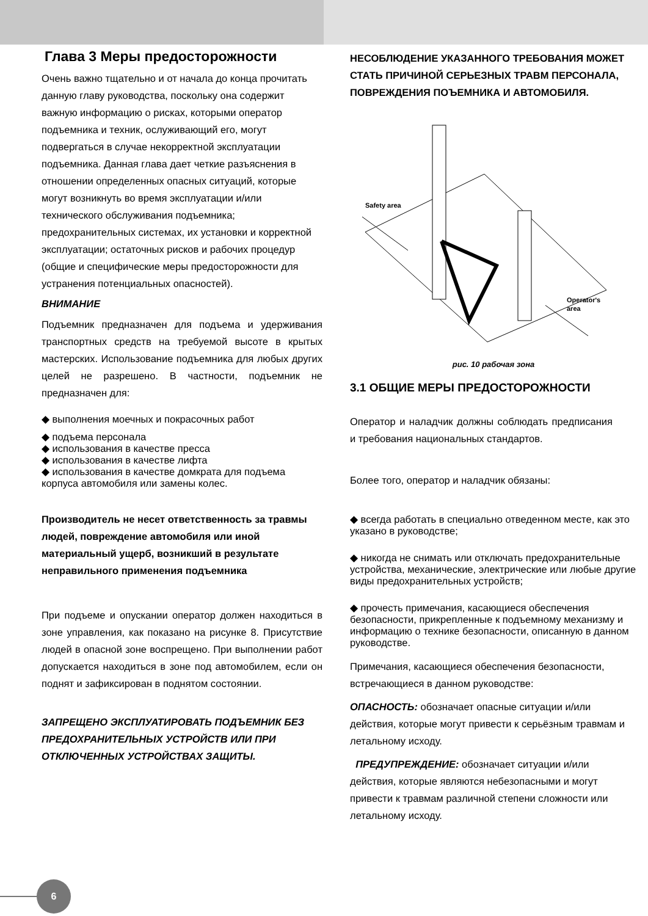Глава 3 Меры предосторожности
Очень важно тщательно и от начала до конца прочитать данную главу руководства, поскольку она содержит важную информацию о рисках, которыми оператор подъемника и техник, ослуживающий его, могут подвергаться в случае некорректной эксплуатации подъемника. Данная глава дает четкие разъяснения в отношении определенных опасных ситуаций, которые могут возникнуть во время эксплуатации и/или технического обслуживания подъемника; предохранительных системах, их установки и корректной эксплуатации; остаточных рисков и рабочих процедур (общие и специфические меры предосторожности для устранения потенциальных опасностей).
ВНИМАНИЕ
Подъемник предназначен для подъема и удерживания транспортных средств на требуемой высоте в крытых мастерских. Использование подъемника для любых других целей не разрешено. В частности, подъемник не предназначен для:
◆ выполнения моечных и покрасочных работ
◆ подъема персонала
◆ использования в качестве пресса
◆ использования в качестве лифта
◆ использования в качестве домкрата для подъема корпуса автомобиля или замены колес.
Производитель не несет ответственность за травмы людей, повреждение автомобиля или иной материальный ущерб, возникший в результате неправильного применения подъемника
При подъеме и опускании оператор должен находиться в зоне управления, как показано на рисунке 8. Присутствие людей в опасной зоне воспрещено. При выполнении работ допускается находиться в зоне под автомобилем, если он поднят и зафиксирован в поднятом состоянии.
ЗАПРЕЩЕНО ЭКСПЛУАТИРОВАТЬ ПОДЪЕМНИК БЕЗ ПРЕДОХРАНИТЕЛЬНЫХ УСТРОЙСТВ ИЛИ ПРИ ОТКЛЮЧЕННЫХ УСТРОЙСТВАХ ЗАЩИТЫ.
НЕСОБЛЮДЕНИЕ УКАЗАННОГО ТРЕБОВАНИЯ МОЖЕТ СТАТЬ ПРИЧИНОЙ СЕРЬЕЗНЫХ ТРАВМ ПЕРСОНАЛА, ПОВРЕЖДЕНИЯ ПОЪЕМНИКА И АВТОМОБИЛЯ.
Safety area
Operator's
area
рис. 10 рабочая зона
3.1 ОБЩИЕ МЕРЫ ПРЕДОСТОРОЖНОСТИ
Оператор и наладчик должны соблюдать предписания и требования национальных стандартов.
Более того, оператор и наладчик обязаны:
◆ всегда работать в специально отведенном месте, как это указано в руководстве;
◆ никогда не снимать или отключать предохранительные устройства, механические, электрические или любые другие виды предохранительных устройств;
◆ прочесть примечания, касающиеся обеспечения безопасности, прикрепленные к подъемному механизму и информацию о технике безопасности, описанную в данном руководстве.
Примечания, касающиеся обеспечения безопасности, встречающиеся в данном руководстве:
ОПАСНОСТЬ: обозначает опасные ситуации и/или действия, которые могут привести к серьёзным травмам и летальному исходу.
ПРЕДУПРЕЖДЕНИЕ: обозначает ситуации и/или действия, которые являются небезопасными и могут привести к травмам различной степени сложности или летальному исходу.
6